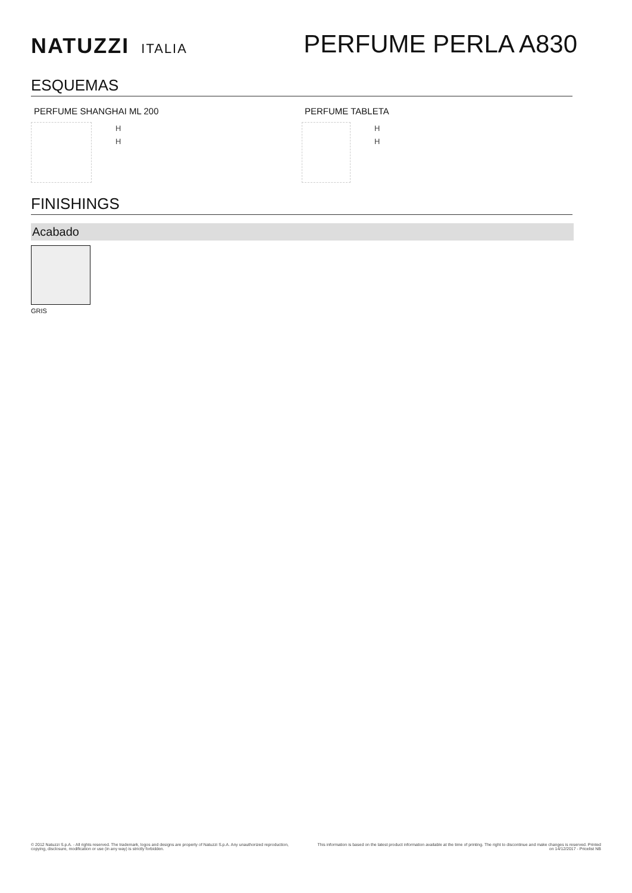NATUZZI ITALIA
PERFUME PERLA A830
ESQUEMAS
PERFUME SHANGHAI ML 200
H
H
PERFUME TABLETA
H
H
FINISHINGS
Acabado
GRIS
© 2012 Natuzzi S.p.A. - All rights reserved. The trademark, logos and designs are property of Natuzzi S.p.A. Any unauthorized reproduction,
copying, disclosure, modification or use (in any way) is strictly forbidden.
This information is based on the latest product information available at the time of printing. The right to discontinue and make changes is reserved. Printed on 14/12/2017 - Pricelist NB